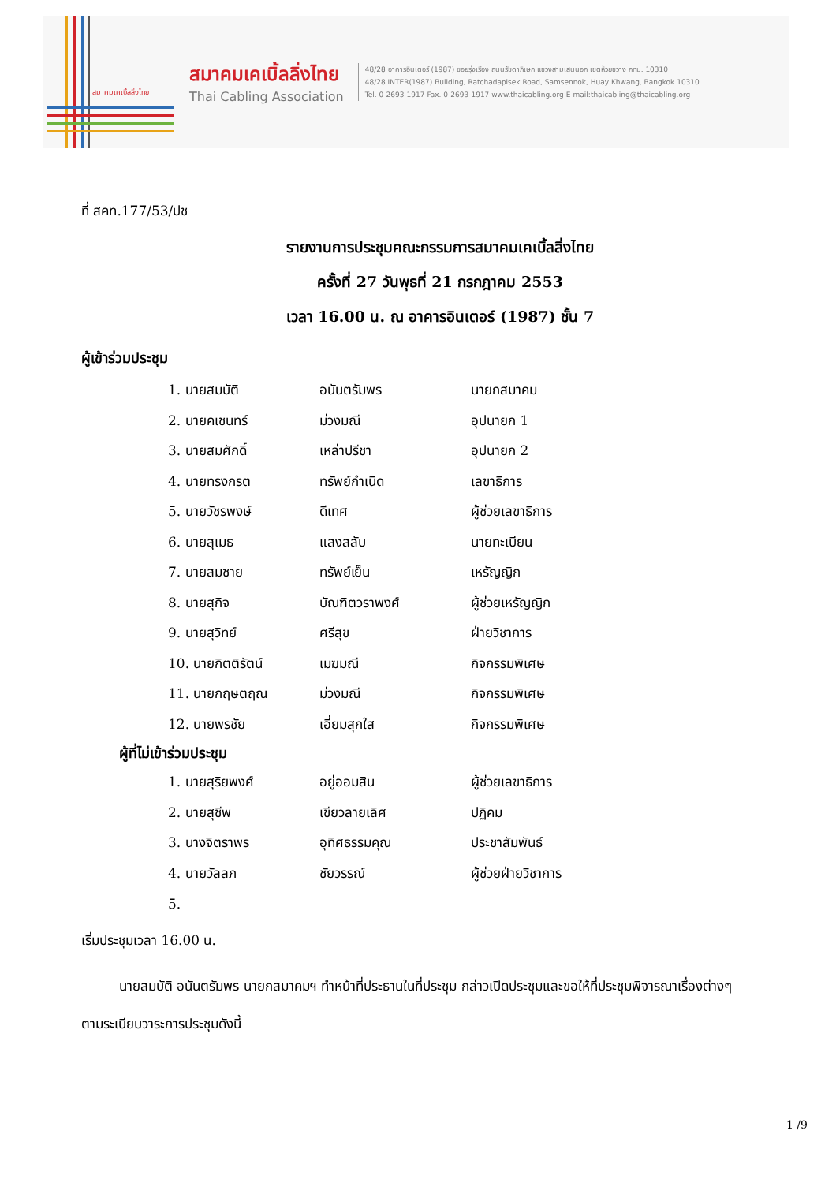สมาคมเคเบิ้ลลิ่งไทย
สมาคมเคเบิ้ลลิ่งไทย
Thai Cabling Association
48/28 อาคารอินเตอร์ (1987) ซอยรุ่งเรือง ถนนรัชดาภิเษก แขวงสามเสนนอก เขตห้วยขวาง กทม. 10310
48/28 INTER(1987) Building, Ratchadapisek Road, Samsennok, Huay Khwang, Bangkok 10310
Tel. 0-2693-1917 Fax. 0-2693-1917 www.thaicabling.org E-mail:thaicabling@thaicabling.org
ที่ สคท.177/53/ปช
รายงานการประชุมคณะกรรมการสมาคมเคเบิ้ลลิ่งไทย
ครั้งที่ 27 วันพุธที่ 21 กรกฎาคม 2553
เวลา 16.00 น. ณ อาคารอินเตอร์ (1987) ชั้น 7
ผู้เข้าร่วมประชุม
| 1. นายสมบัติ | อนันตรัมพร | นายกสมาคม |
| 2. นายคเชนทร์ | ม่วงมณี | อุปนายก 1 |
| 3. นายสมศักดิ์ | เหล่าปรีชา | อุปนายก 2 |
| 4. นายทรงกรต | ทรัพย์กำเนิด | เลขาธิการ |
| 5. นายวัชรพงษ์ | ดีเทศ | ผู้ช่วยเลขาธิการ |
| 6. นายสุเมธ | แสงสลับ | นายทะเบียน |
| 7. นายสมชาย | ทรัพย์เย็น | เหรัญญิก |
| 8. นายสุกิจ | บัณฑิตวราพงศ์ | ผู้ช่วยเหรัญญิก |
| 9. นายสุวิทย์ | ศรีสุข | ฝ่ายวิชาการ |
| 10. นายกิตติรัตน์ | เมฆมณี | กิจกรรมพิเศษ |
| 11. นายกฤษตฤณ | ม่วงมณี | กิจกรรมพิเศษ |
| 12. นายพรชัย | เอี่ยมสุกใส | กิจกรรมพิเศษ |
ผู้ที่ไม่เข้าร่วมประชุม
| 1. นายสุริยพงศ์ | อยู่ออมสิน | ผู้ช่วยเลขาธิการ |
| 2. นายสุชีพ | เขียวลายเลิศ | ปฏิคม |
| 3. นางจิตราพร | อุทิศธรรมคุณ | ประชาสัมพันธ์ |
| 4. นายวัลลภ | ชัยวรรณ์ | ผู้ช่วยฝ่ายวิชาการ |
| 5. | | |
เริ่มประชุมเวลา 16.00 น.
นายสมบัติ อนันตรัมพร นายกสมาคมฯ ทำหน้าที่ประธานในที่ประชุม กล่าวเปิดประชุมและขอให้ที่ประชุมพิจารณาเรื่องต่างๆตามระเบียบวาระการประชุมดังนี้
1 /9